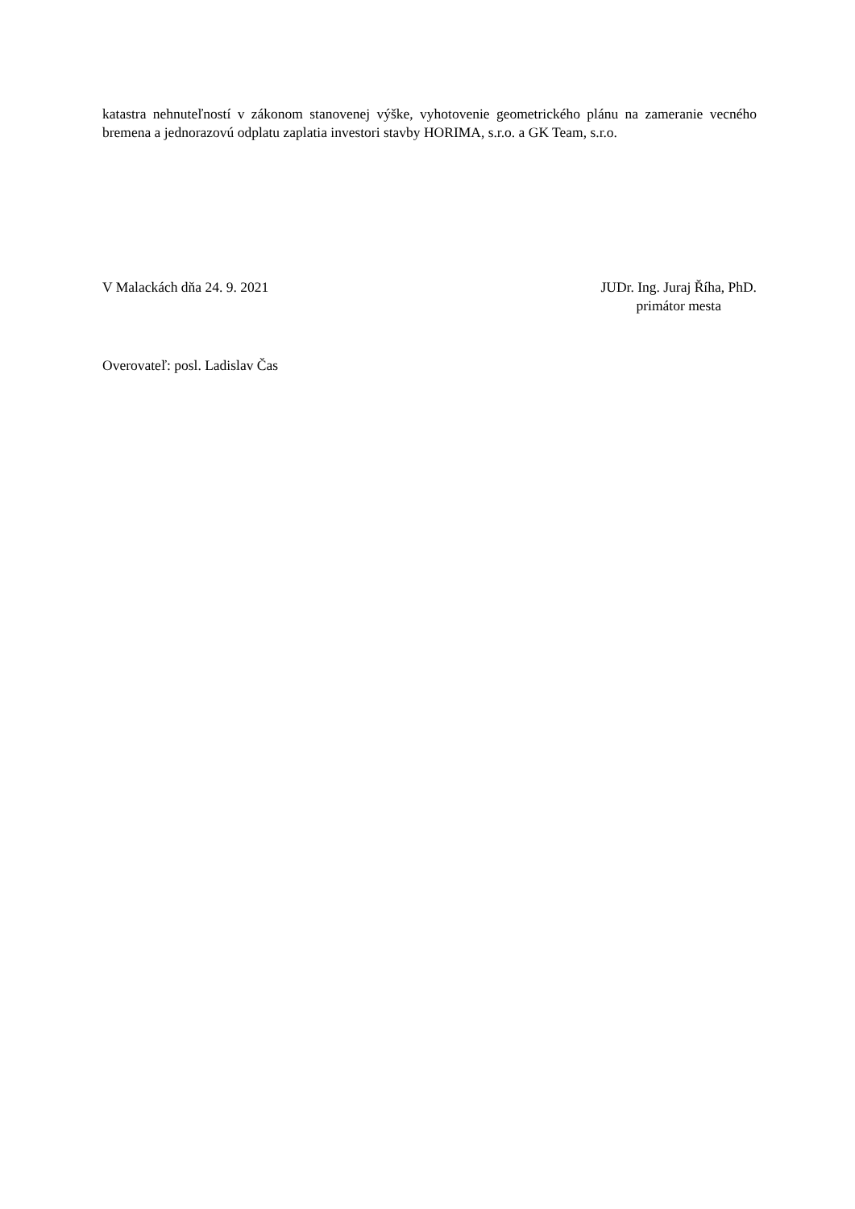katastra nehnuteľností v zákonom stanovenej výške, vyhotovenie geometrického plánu na zameranie vecného bremena a jednorazovú odplatu zaplatia investori stavby HORIMA, s.r.o. a GK Team, s.r.o.
V Malackách dňa 24. 9. 2021 JUDr. Ing. Juraj Říha, PhD.
primátor mesta
Overovateľ: posl. Ladislav Čas